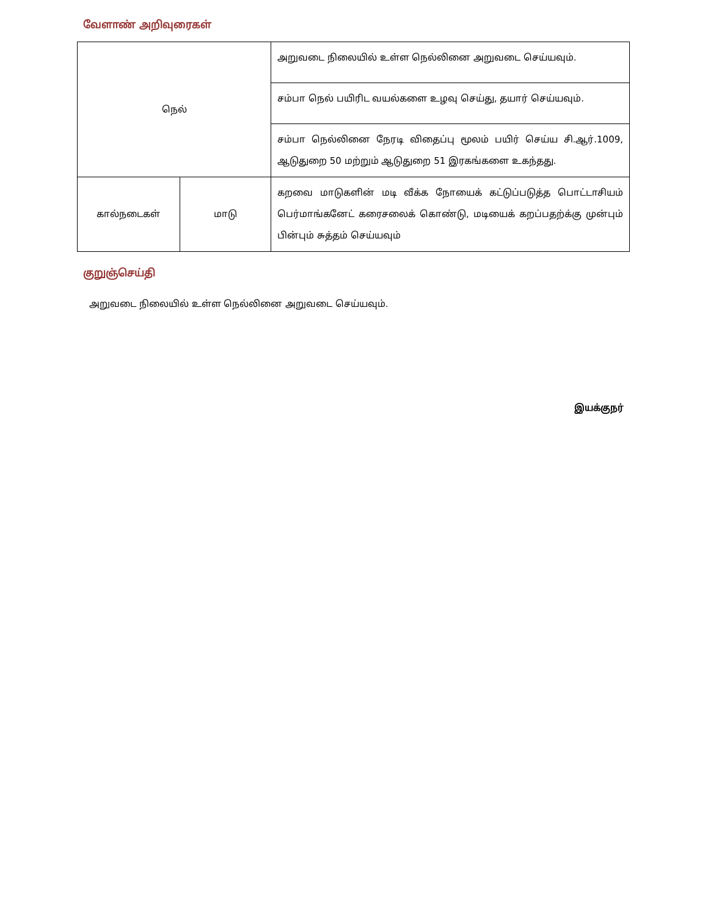வேளாண் அறிவுரைகள்
| நெல் | | அறுவடை நிலையில் உள்ள நெல்லினை அறுவடை செய்யவும். |
| | | சம்பா நெல் பயிரிட வயல்களை உழவு செய்து, தயார் செய்யவும். |
| | | சம்பா நெல்லினை நேரடி விதைப்பு மூலம் பயிர் செய்ய சி.ஆர்.1009, ஆடுதுறை 50 மற்றும் ஆடுதுறை 51 இரகங்களை உகந்தது. |
| கால்நடைகள் | மாடு | கறவை மாடுகளின் மடி வீக்க நோயைக் கட்டுப்படுத்த பொட்டாசியம் பெர்மாங்கனேட் கரைசலைக் கொண்டு, மடியைக் கறப்பதற்க்கு முன்பும் பின்பும் சுத்தம் செய்யவும் |
குறுஞ்செய்தி
அறுவடை நிலையில் உள்ள நெல்லினை அறுவடை செய்யவும்.
இயக்குநர்